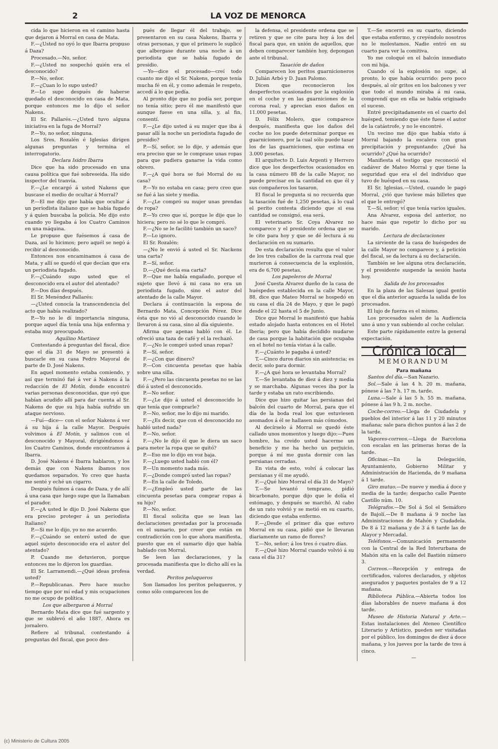2 LA VOZ DE MENORCA
cida lo que hicieron en el camino hasta que dejaron á Morral en casa de Mata.
F.—¿Usted no oyó lo que Ibarra propuso á Daza?
Procesado.—No, señor.
F.—¿Usted no sospechó quién era el desconocido?
P.—No, señor.
F.—¿Cuan lo lo supo usted?
P.—Lo supe después de haberse quedado el desconocido en casa de Mata, porque entonces me lo dijo el señor Nakens.
El Sr. Pallarés.—¿Usted tuvo alguna iniciativa en la fuga de Morral?
P.—Yo, no señor, ninguna.
Los Sres. Rozalén é Iglesias dirigen algunas preguntas y termina el interrogatorio.
Declara Isidro Ibarra
Dice que ha sido procesado en una causa política que fué sobreseida. Ha sido inspector del tranvía.
F.—¿Le encargó á usted Nakens que buscase el medio de ocultar á Morral?
P.—El me dijo que había que ocultar á un periodista italiano que se había fugado y á quien buscaba la policía. Me dijo esto cuando yo llegaba á los Cuatro Caminos en una máquina.
Le propuse que fuésemos á casa de Daza, así lo hicimos; pero aquél se negó á recibir al desconocido.
Entonces nos encaminamos á casa de Mata, y allí se quedó el que decían que era un periodista fugado.
F.—¿Cuándo supo usted que el desconocido era el autor del atentado?
P.—Dos días después.
El Sr. Menéndez Pallarés:
—¿Usted conocía la transcendencia del acto que había realizado?
P.—Yo no le dí importancia ninguna, porque aquel día tenía una hija enferma y estaba muy preocupado.
Aquilino Martinez
Contestando á preguntas del fiscal, dice que el día 31 de Mayo se presentó á buscarle en su casa Pedro Mayoral de parte de D. José Nakens.
En aquel momento estaba comiendo, y así que terminó fué á ver á Nakens á la redacción de El Motín, donde encontró varias personas desconocidas, que oyó que habían acudido allí para dar cuenta al Sr. Nakens de que su hija había sufrido un ataque nervioso.
—Fuí—dice— con el señor Nakens á ver á su hija á la calle Mayor. Después volvimos á El Motín, y salimos con el desconocido y Mayoral, dirigiéndonos á los Cuatro Caminos, donde encontramos á Ibarra.
D. José Nakens é Ibarra hablaron, y los demás que con Nakens íbamos nos quedamos separados. Yo creo que hasta me senté y eché un cigarro.
Después fuímos á casa de Daza, y de allí á una casa que luego supe que la llamaban el parador.
F.—¿A usted le dijo D. José Nakens que era preciso proteger á un periodista Italiano?
P.—Si me lo dijo, yo no me acuerdo.
F.—¿Cuándo se enteró usted de que aquel sujeto desconocido era el autor del atentado?
P. Cuando me detuvieron, porque entonces me lo dijeron los guardias.
El Sr. Larramendi.—¿Qué ideas profesa usted?
P.—Republicanas. Pero hace mucho tiempo que por mi edad y mis ocupaciones no me ocupo de política.
Los que albergaron á Morral
Bernardo Mata dice que fué sargento y que se sublevó el año 1887. Ahora es jornalero.
Refiere al tribunal, contestando á preguntas del fiscal, que poco des-
pués de llegar él del trabajo, se presentaron en su casa Nakens, Ibarra y otras personas, y que el primero le suplicó que albergase durante una noche á un periodista que se había fugado de presidio.
—Yo—dice el procesado—creí todo cuanto me dijo el Sr. Nakens, porque tenía mucha fé en él, y como además le respeto, accedí á lo que pedía.
Al pronto dije que no podía ser, porque no tenía sitio; pero él me manifestó que aunque fuese en una silla, y, al fin, consentí.
F.—¿Le dijo usted á su mujer que iba á pasar allí la noche un periodista fugado de presidio?
P.—Sí, señor, se lo dije, y además que era preciso que se le comprase unas ropas para que pudiera ganarse la vida como obrero.
F.—¿A qué hora se fué Morral de su casa?
P.—Yo no estaba en casa; pero creo que se fué á las siete y media.
F.—¿Le compró su mujer unas prendas de ropa?
P.—Yo creo que sí, porque le dije que lo hiciera; pero no sé lo que le compró.
F.—¿No se le facilitó también un saco?
P.—Lo ignoro.
El Sr. Rozalén:
—¿No le envió á usted el Sr. Nackens una carta?
P.—Sí, señor.
D.—¿Qué decía esa carta?
P.—Que me había engañado, porque el sujeto que llevó á mi casa no era un periodista fugado, sino el autor del atentado de la calle Mayor.
Declara á continuación la esposa de Bernardo Mata, Concepción Pérez. Dice ésta que no vió al desconocido cuando le llevaron á su casa, sino al día siguiente.
Afirma que apenas habló con él. Le ofreció una taza de café y el la rechazó.
F.—¿No le compró usted unas ropas?
P.—Sí, señor.
F.—¿Con que dinero?
P.—Con cincuenta pesetas que había sobre una silla.
F.—¿Pero las cincuenta pesetas no se las dió á usted el desconocido.
P.—No señor.
F.—¿Le dijo á usted el desconocido lo que tenía que comprarle?
P.—No, señor, me lo dijo mi marido.
F.—¿Es decir, que con el desconocido no habló usted nada?
P.—No, señor.
F.—¿No le dijo él que le diera un saco para meter la ropa que se quitó?
P.—Eso me lo dijo en voz baja.
F.—¿Luego usted habló con él?
P.—Un momento nada más.
F.—¿Donde compró usted las ropas?
P.—En la calle de Toledo.
F.—¿Empleó usted parte de las cincuenta pesetas para comprar ropas á su hijo?
P.—No, señor.
El fiscal solicita que se lean las declaraciones prestadas por la procesada en el sumario, por creer que están en contradicción con lo que ahora manifiesta, puesto que en el sumario dijo que había hablado con Morral.
Se leen las declaraciones, y la procesada manifiesta que lo dicho allí es la verdad.
Peritos peluqueros
Son llamados los peritos peluqueros, y como sólo comparecen los de
la defensa, el presidente ordena que se retiren y que se cite para hoy á los del fiscal para que, en unión de aquellos, que deben comparecer también hoy, depongan ante el tribunal.
Tasación de daños
Comparecen los peritos guarnicioneros D. Julián Arbó y D. Juan Palomo.
Dicen que reconocieron los desperfectos ocasionados por la explosión en el coche y en las guarniciones de la corona real, y aprecian esos daños en 11.000 pesetas.
D. Félix Molero, que comparece después, manifiesta que los daños del coche no los puede determinar porque es guarnicionero, por la cual sólo puede tasar los de las guarniciones, que estima en 3.000 pesetas.
El arquitecto D. Luis Argenti y Herrero dice que los desperfectos ocasionados en la casa número 88 de la calle Mayor, no puede precisar en la cantidad en que él y sus compañeros los tasaron.
El fiscal le pregunta si no recuerda que la tasación fué de 1,250 pesetas, á lo cual el perito contesta diciendo que si esa cantidad se consignó, esa será.
El veterinario Sr. Coya Alvarez no comparece y el presidente ordena que se le cite para hoy y que se dé lectura á su declaración en su sumario.
De esta declaración resulta que el valor de los tres caballos de la carroza real que murieron á consecuencia de la explosión, era de 6,700 pesetas.
Los papeleros de Morral
José Cuesta Alvarez dueño de la casa de huéspedes establecida en la calle Mayor, 88, dice que Mateo Morral se hospedó en su casa el día 24 de Mayo, y que le pagó desde el 22 hasta el 5 de Junio.
Dice que Morral le manifestó que había estado alojado hasta entonces en el Hotel Iberia; pero que había decidido mudarse de casa porque la habitación que ocupaba en el hotel no tenía vistas á la calle.
F.—¿Cuánto le pagaba á usted?
T.—Cinco duros diarios sin asistencia; es decir, solo para dormir.
F.—¿A qué hora se levantaba Morral?
T.—Se levantaba de diez á diez y media y se marchaba. Algunas veces iba por la tarde y estaba un rato escribiendo.
Dice que hizo quitar las persianas del balcón del cuarto de Morral, para que el día de la boda real los que estuviesen asomados á él se hallasen más cómodos.
Al decírselo á Morral se quedó éste callado unos momentos y luego dijo:—Pues hombre, ha creido usted hacerme un beneficio y me ha hecho un perjuicio, porque á mí me gusta dormir con las persianas cerradas.
En vista de esto, volví á colocar las persianas y él me ayudó.
F.—¿Qué hizo Morral el día 31 de Mayo?
T.—Se levantó temprano, pidió bicarbonato, porque dijo que le dolía el estómago, y después se marchó. Al cabo de un rato volvió y se metió en su cuarto, diciendo que estaba enfermo.
F.—¿Desde el primer día que estuvo Morral en su casa, pidió que le llevaran diariamente un ramo de flores?
T.—No, señor; á los tres ó cuatro días.
F.—¿Qué hizo Morral cuando volvió á su casa el día 31?
T.—Se encerró en su cuarto, diciendo que estaba enfermo, y creyéndolo nosotros no le molestamos. Nadie entró en su cuarto para ver la comitiva.
Yo me coloqué en el balcón inmediato con mi hija.
Cuando oí la explosión no supe, al pronto, lo que había ocurrido: pero poco después, al oír gritos en los balcones y ver que todo el mundo miraba á mi casa, comprendí que en ella se había originado el suceso.
Entré precipitadamente en el cuarto del huésped, temiendo que éste fuese el autor de la catástrofe, y no le encontré.
Un vecino me dijo que había visto á Morral bajando la escalera con gran precipitación y preguntando: ¿Qué ha ocurrido? ¿Qué ha ocurrido?
Manifiesta el testigo que reconoció el cadáver de Mateo Morral y que tiene la seguridad que era el del individuo que tuvo de huésped en su casa.
El Sr. Iglesias.—Usted, cuando le pagó Morral, ¿vió que tuviese más billetes que el que le entregó?
T.—Sí, señor; ví que tenía varios iguales.
Ana Alvarez, esposa del anterior, no hace más que repetir lo dicho por su marido.
Lectura de declaraciones
La sirviente de la casa de huéspedes de la calle Mayor no comparece y, á petición del fiscal, se da lectura á su declaración.
También se lee alguna otra declaración, y el presidente suspende la sesión hasta hoy.
Salida de los procesados
En la plaza de las Salesas igual gentío que el día anterior aguarda la salida de los procesados.
El lujo de fuerza es el mismo.
Los procesados salen de la Audiencia uno á uno y van subiendo al coche celular.
Este parte rápidamente entre la general expectación.
Crónica local
MEMORANDUM
Para mañana
Santos del día.—San Nazario.
Sol.—Sale á las 4 h. 20 m. mañana, pónese á las 7 h. 17 m. tarde.
Luna.—Sale á las 5 h. 55 m. mañana, pónese á las 9 h. 2 m. noche.
Coche-correo.—Llega de Ciudadela y pueblos del interior á las 11 y 20 minutos mañana; sale para dichos puntos á las 2 de la tarde.
Vapores-correos.—Llega de Barcelona con escalas en las primeras horas de la tarde.
Oficinas.—En la Delegación, Ayuntamiento, Gobierno Militar y Administración de Hacienda, de 9 mañana á 1 tarde.
Giro mutuo.—De nueve y media á doce y media de la tarde; despacho calle Puente Castillo núm. 10.
Telégrafos.—De Sol á Sol el Semáforo de Bajolí.—De 8 mañana á 9 noche las Administraciones de Mahón y Ciudadela. De 8 á 12 mañana y de 3 á 6 tarde las de Alayor y Mercadal.
Teléfonos.—Comunicación permanente con la Central de la Red Interurbana de Mahón sita en la calle del Bastión número 3.
Correos.—Recepción y entrega de certificados, valores declarados, y objetos asegurados y paquetes postales de 9 a 12 mañana.
Biblioteca Pública.—Abierta todos los días laborables de nueve mañana á dos tarde.
Museo de Historia Natural y Arte.—Estas instalaciones del Ateneo Científico Literario y Artístico, pueden ser visitadas por el público, los domingos de diez á doce mañana, y los jueves por la tarde de tres á cinco.
—
(c) Ministerio de Cultura 2005